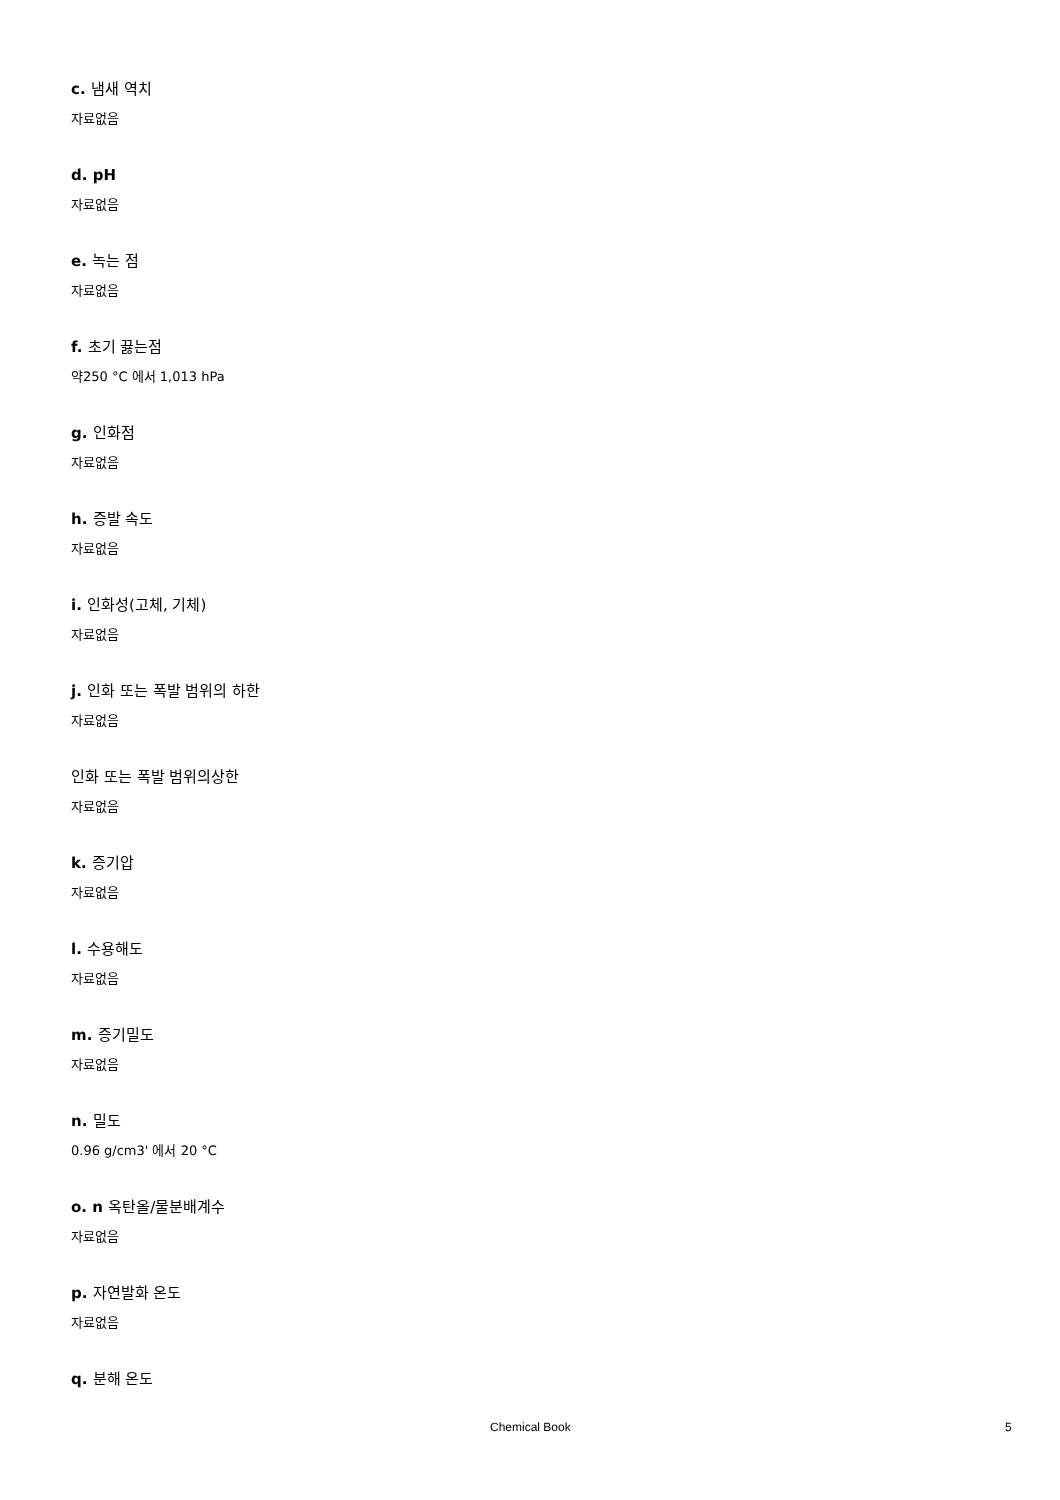c. 냄새 역치
자료없음
d. pH
자료없음
e. 녹는 점
자료없음
f. 초기 끓는점
약250 °C 에서 1,013 hPa
g. 인화점
자료없음
h. 증발 속도
자료없음
i. 인화성(고체, 기체)
자료없음
j. 인화 또는 폭발 범위의 하한
자료없음
인화 또는 폭발 범위의상한
자료없음
k. 증기압
자료없음
l. 수용해도
자료없음
m. 증기밀도
자료없음
n. 밀도
0.96 g/cm3' 에서 20 °C
o. n 옥탄올/물분배계수
자료없음
p. 자연발화 온도
자료없음
q. 분해 온도
Chemical Book 5